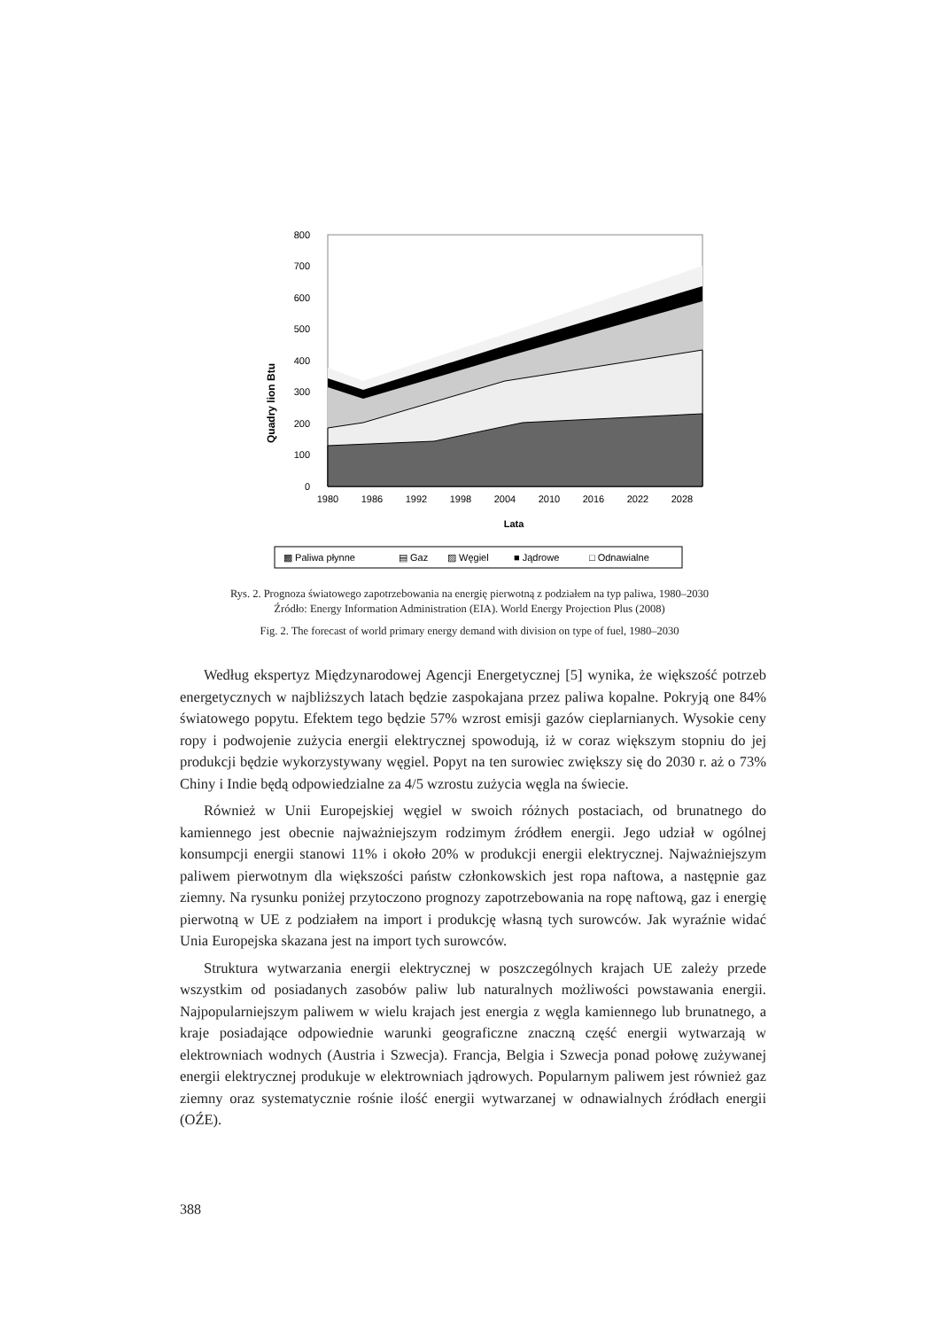Quadry lion Btu
800
700
600
500
400
300
200
100
0
1980
1986
1992
1998
2004
2010
2016
2022
2028
Lata
▩ Paliwa płynne
▤ Gaz
▨ Węgiel
■ Jądrowe
□ Odnawialne
Rys. 2. Prognoza światowego zapotrzebowania na energię pierwotną z podziałem na typ paliwa, 1980–2030
Źródło: Energy Information Administration (EIA). World Energy Projection Plus (2008)
Fig. 2. The forecast of world primary energy demand with division on type of fuel, 1980–2030
Według ekspertyz Międzynarodowej Agencji Energetycznej [5] wynika, że większość potrzeb energetycznych w najbliższych latach będzie zaspokajana przez paliwa kopalne. Pokryją one 84% światowego popytu. Efektem tego będzie 57% wzrost emisji gazów cieplarnianych. Wysokie ceny ropy i podwojenie zużycia energii elektrycznej spowodują, iż w coraz większym stopniu do jej produkcji będzie wykorzystywany węgiel. Popyt na ten surowiec zwiększy się do 2030 r. aż o 73% Chiny i Indie będą odpowiedzialne za 4/5 wzrostu zużycia węgla na świecie.
Również w Unii Europejskiej węgiel w swoich różnych postaciach, od brunatnego do kamiennego jest obecnie najważniejszym rodzimym źródłem energii. Jego udział w ogólnej konsumpcji energii stanowi 11% i około 20% w produkcji energii elektrycznej. Najważniejszym paliwem pierwotnym dla większości państw członkowskich jest ropa naftowa, a następnie gaz ziemny. Na rysunku poniżej przytoczono prognozy zapotrzebowania na ropę naftową, gaz i energię pierwotną w UE z podziałem na import i produkcję własną tych surowców. Jak wyraźnie widać Unia Europejska skazana jest na import tych surowców.
Struktura wytwarzania energii elektrycznej w poszczególnych krajach UE zależy przede wszystkim od posiadanych zasobów paliw lub naturalnych możliwości powstawania energii. Najpopularniejszym paliwem w wielu krajach jest energia z węgla kamiennego lub brunatnego, a kraje posiadające odpowiednie warunki geograficzne znaczną część energii wytwarzają w elektrowniach wodnych (Austria i Szwecja). Francja, Belgia i Szwecja ponad połowę zużywanej energii elektrycznej produkuje w elektrowniach jądrowych. Popularnym paliwem jest również gaz ziemny oraz systematycznie rośnie ilość energii wytwarzanej w odnawialnych źródłach energii (OŹE).
388